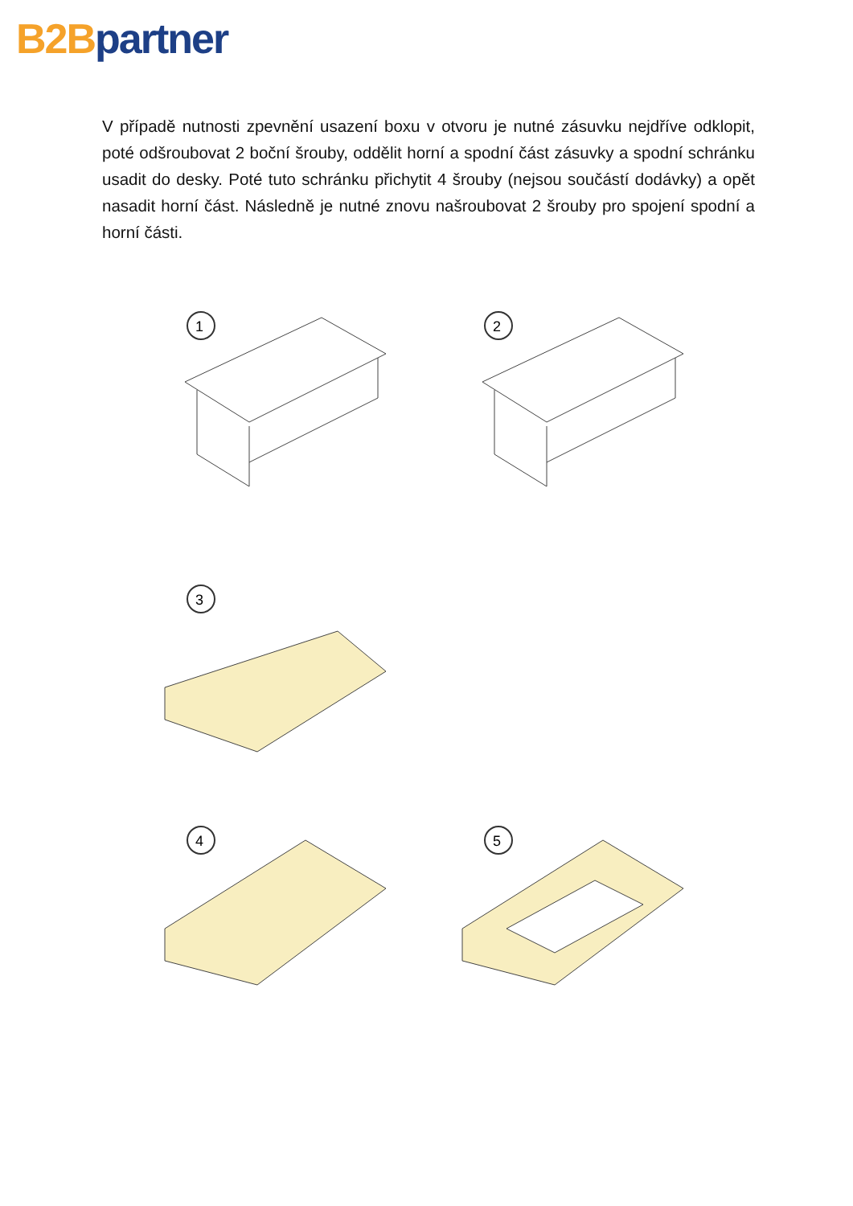B2B partner
V případě nutnosti zpevnění usazení boxu v otvoru je nutné zásuvku nejdříve odklopit, poté odšroubovat 2 boční šrouby, oddělit horní a spodní část zásuvky a spodní schránku usadit do desky. Poté tuto schránku přichytit 4 šrouby (nejsou součástí dodávky) a opět nasadit horní část. Následně je nutné znovu našroubovat 2 šrouby pro spojení spodní a horní části.
1
2
3
4
5